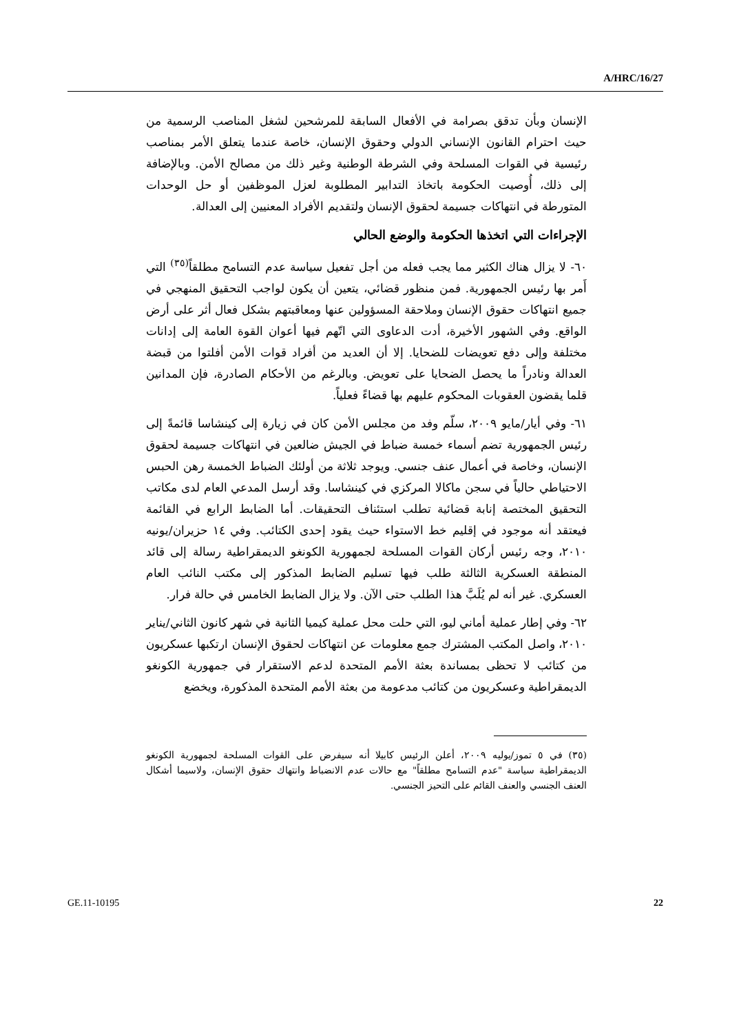A/HRC/16/27
الإنسان وبأن تدقق بصرامة في الأفعال السابقة للمرشحين لشغل المناصب الرسمية من حيث احترام القانون الإنساني الدولي وحقوق الإنسان، خاصة عندما يتعلق الأمر بمناصب رئيسية في القوات المسلحة وفي الشرطة الوطنية وغير ذلك من مصالح الأمن. وبالإضافة إلى ذلك، أُوصيت الحكومة باتخاذ التدابير المطلوبة لعزل الموظفين أو حل الوحدات المتورطة في انتهاكات جسيمة لحقوق الإنسان ولتقديم الأفراد المعنيين إلى العدالة.
الإجراءات التي اتخذها الحكومة والوضع الحالي
٦٠- لا يزال هناك الكثير مما يجب فعله من أجل تفعيل سياسة عدم التسامح مطلقاً<sup>(٣٥)</sup> التي أَمر بها رئيس الجمهورية. فمن منظور قضائي، يتعين أن يكون لواجب التحقيق المنهجي في جميع انتهاكات حقوق الإنسان وملاحقة المسؤولين عنها ومعاقبتهم بشكل فعال أثر على أرض الواقع. وفي الشهور الأخيرة، أدت الدعاوى التي اتّهم فيها أعوان القوة العامة إلى إدانات مختلفة وإلى دفع تعويضات للضحايا. إلا أن العديد من أفراد قوات الأمن أفلتوا من قبضة العدالة ونادراً ما يحصل الضحايا على تعويض. وبالرغم من الأحكام الصادرة، فإن المدانين قلما يقضون العقوبات المحكوم عليهم بها قضاءً فعلياً.
٦١- وفي أيار/مايو ٢٠٠٩، سلّم وفد من مجلس الأمن كان في زيارة إلى كينشاسا قائمةً إلى رئيس الجمهورية تضم أسماء خمسة ضباط في الجيش ضالعين في انتهاكات جسيمة لحقوق الإنسان، وخاصة في أعمال عنف جنسي. ويوجد ثلاثة من أولئك الضباط الخمسة رهن الحبس الاحتياطي حالياً في سجن ماكالا المركزي في كينشاسا. وقد أرسل المدعي العام لدى مكاتب التحقيق المختصة إنابة قضائية تطلب استئناف التحقيقات. أما الضابط الرابع في القائمة فيعتقد أنه موجود في إقليم خط الاستواء حيث يقود إحدى الكتائب. وفي ١٤ حزيران/يونيه ٢٠١٠، وجه رئيس أركان القوات المسلحة لجمهورية الكونغو الديمقراطية رسالة إلى قائد المنطقة العسكرية الثالثة طلب فيها تسليم الضابط المذكور إلى مكتب النائب العام العسكري. غير أنه لم يُلَبَّ هذا الطلب حتى الآن. ولا يزال الضابط الخامس في حالة فرار.
٦٢- وفي إطار عملية أماني ليو، التي حلت محل عملية كيميا الثانية في شهر كانون الثاني/يناير ٢٠١٠، واصل المكتب المشترك جمع معلومات عن انتهاكات لحقوق الإنسان ارتكبها عسكريون من كتائب لا تحظى بمساندة بعثة الأمم المتحدة لدعم الاستقرار في جمهورية الكونغو الديمقراطية وعسكريون من كتائب مدعومة من بعثة الأمم المتحدة المذكورة، ويخضع
(٣٥) في ٥ تموز/يوليه ٢٠٠٩، أعلن الرئيس كابيلا أنه سيفرض على القوات المسلحة لجمهورية الكونغو الديمقراطية سياسة "عدم التسامح مطلقاً" مع حالات عدم الانضباط وانتهاك حقوق الإنسان، ولاسيما أشكال العنف الجنسي والعنف القائم على التحيز الجنسي.
GE.11-10195 22